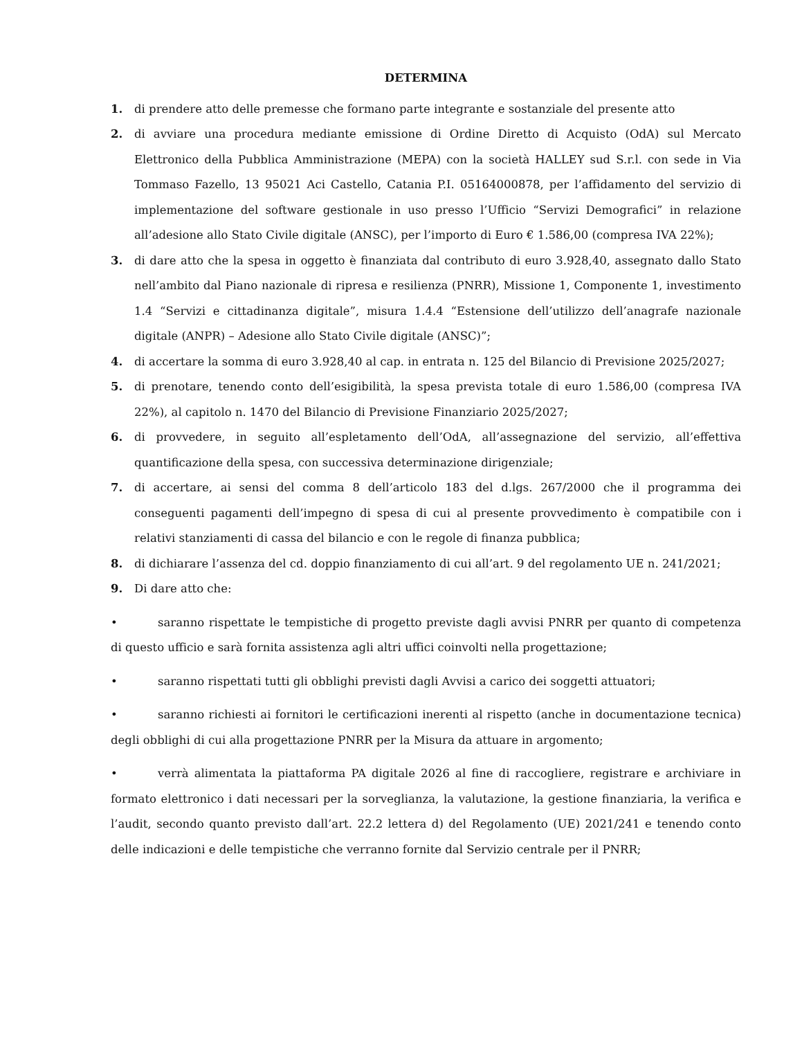DETERMINA
1. di prendere atto delle premesse che formano parte integrante e sostanziale del presente atto
2. di avviare una procedura mediante emissione di Ordine Diretto di Acquisto (OdA) sul Mercato Elettronico della Pubblica Amministrazione (MEPA) con la società HALLEY sud S.r.l. con sede in Via Tommaso Fazello, 13 95021 Aci Castello, Catania P.I. 05164000878, per l’affidamento del servizio di implementazione del software gestionale in uso presso l’Ufficio “Servizi Demografici” in relazione all’adesione allo Stato Civile digitale (ANSC), per l’importo di Euro € 1.586,00 (compresa IVA 22%);
3. di dare atto che la spesa in oggetto è finanziata dal contributo di euro 3.928,40, assegnato dallo Stato nell’ambito dal Piano nazionale di ripresa e resilienza (PNRR), Missione 1, Componente 1, investimento 1.4 “Servizi e cittadinanza digitale”, misura 1.4.4 “Estensione dell’utilizzo dell’anagrafe nazionale digitale (ANPR) – Adesione allo Stato Civile digitale (ANSC)”;
4. di accertare la somma di euro 3.928,40 al cap. in entrata n. 125 del Bilancio di Previsione 2025/2027;
5. di prenotare, tenendo conto dell’esigibilità, la spesa prevista totale di euro 1.586,00 (compresa IVA 22%), al capitolo n. 1470 del Bilancio di Previsione Finanziario 2025/2027;
6. di provvedere, in seguito all’espletamento dell’OdA, all’assegnazione del servizio, all’effettiva quantificazione della spesa, con successiva determinazione dirigenziale;
7. di accertare, ai sensi del comma 8 dell’articolo 183 del d.lgs. 267/2000 che il programma dei conseguenti pagamenti dell’impegno di spesa di cui al presente provvedimento è compatibile con i relativi stanziamenti di cassa del bilancio e con le regole di finanza pubblica;
8. di dichiarare l’assenza del cd. doppio finanziamento di cui all’art. 9 del regolamento UE n. 241/2021;
9. Di dare atto che:
• saranno rispettate le tempistiche di progetto previste dagli avvisi PNRR per quanto di competenza di questo ufficio e sarà fornita assistenza agli altri uffici coinvolti nella progettazione;
• saranno rispettati tutti gli obblighi previsti dagli Avvisi a carico dei soggetti attuatori;
• saranno richiesti ai fornitori le certificazioni inerenti al rispetto (anche in documentazione tecnica) degli obblighi di cui alla progettazione PNRR per la Misura da attuare in argomento;
• verrà alimentata la piattaforma PA digitale 2026 al fine di raccogliere, registrare e archiviare in formato elettronico i dati necessari per la sorveglianza, la valutazione, la gestione finanziaria, la verifica e l’audit, secondo quanto previsto dall’art. 22.2 lettera d) del Regolamento (UE) 2021/241 e tenendo conto delle indicazioni e delle tempistiche che verranno fornite dal Servizio centrale per il PNRR;